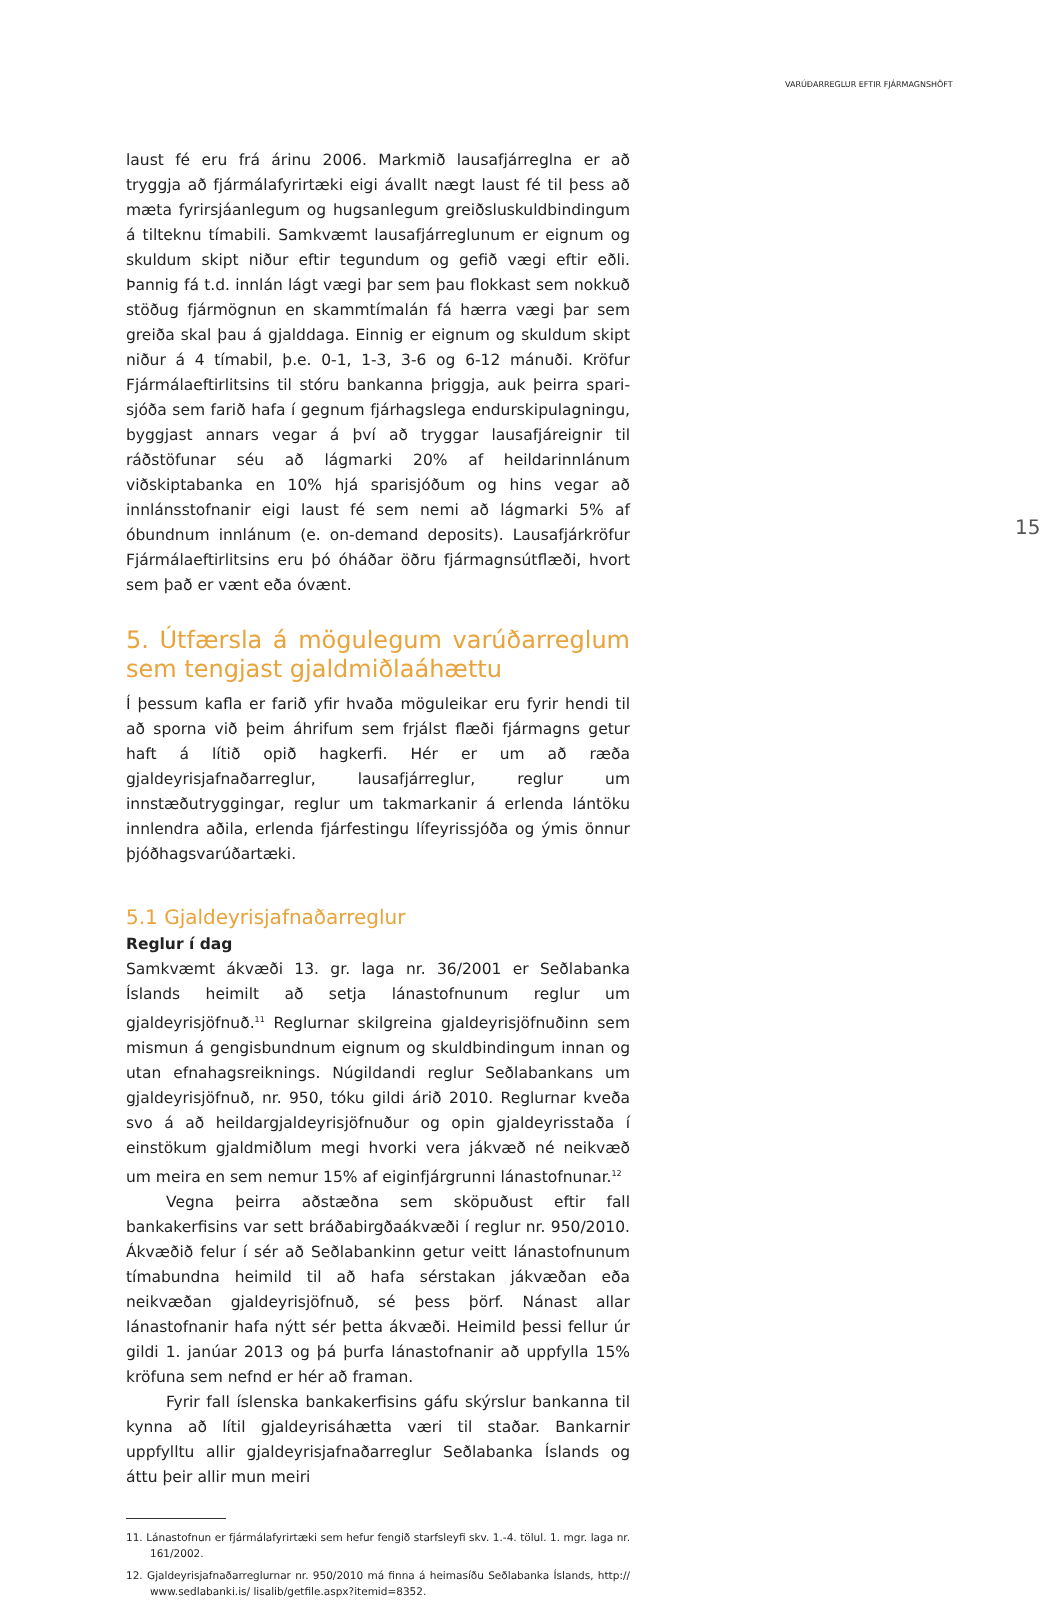VARÚÐARREGLUR EFTIR FJÁRMAGNSHÖFT
15
laust fé eru frá árinu 2006. Markmið lausafjárreglna er að tryggja að fjármálafyrirtæki eigi ávallt nægt laust fé til þess að mæta fyrirsjáan­legum og hugsanlegum greiðsluskuldbindingum á tilteknu tímabili. Samkvæmt lausafjárreglunum er eignum og skuldum skipt niður eftir tegundum og gefið vægi eftir eðli. Þannig fá t.d. innlán lágt vægi þar sem þau flokkast sem nokkuð stöðug fjármögnun en skammtímalán fá hærra vægi þar sem greiða skal þau á gjalddaga. Einnig er eignum og skuldum skipt niður á 4 tímabil, þ.e. 0-1, 1-3, 3-6 og 6-12 mánuði. Kröfur Fjármálaeftirlitsins til stóru bankanna þriggja, auk þeirra spari­sjóða sem farið hafa í gegnum fjárhagslega endurskipulagningu, byggjast annars vegar á því að tryggar lausafjáreignir til ráðstöfunar séu að lágmarki 20% af heildarinnlánum viðskiptabanka en 10% hjá sparisjóðum og hins vegar að innlánsstofnanir eigi laust fé sem nemi að lágmarki 5% af óbundnum innlánum (e. on-demand deposits). Lausa­fjárkröfur Fjármálaeftirlitsins eru þó óháðar öðru fjármagnsútflæði, hvort sem það er vænt eða óvænt.
5. Útfærsla á mögulegum varúðarreglum sem tengjast gjaldmiðlaáhættu
Í þessum kafla er farið yfir hvaða möguleikar eru fyrir hendi til að sporna við þeim áhrifum sem frjálst flæði fjármagns getur haft á lítið opið hagkerfi. Hér er um að ræða gjaldeyrisjafnaðarreglur, lausafjár­reglur, reglur um innstæðutryggingar, reglur um takmarkanir á erlenda lántöku innlendra aðila, erlenda fjárfestingu lífeyrissjóða og ýmis önnur þjóðhagsvarúðartæki.
5.1 Gjaldeyrisjafnaðarreglur
Reglur í dag
Samkvæmt ákvæði 13. gr. laga nr. 36/2001 er Seðlabanka Íslands heimilt að setja lánastofnunum reglur um gjaldeyrisjöfnuð.<sup>11</sup> Reglurnar skilgreina gjaldeyrisjöfnuðinn sem mismun á gengisbundnum eignum og skuldbindingum innan og utan efnahagsreiknings. Núgildandi reglur Seðlabankans um gjaldeyrisjöfnuð, nr. 950, tóku gildi árið 2010. Reglurnar kveða svo á að heildargjaldeyrisjöfnuður og opin gjaldeyris­staða í einstökum gjaldmiðlum megi hvorki vera jákvæð né neikvæð um meira en sem nemur 15% af eiginfjárgrunni lánastofnunar.<sup>12</sup>
Vegna þeirra aðstæðna sem sköpuðust eftir fall bankakerfisins var sett bráðabirgðaákvæði í reglur nr. 950/2010. Ákvæðið felur í sér að Seðlabankinn getur veitt lánastofnunum tímabundna heimild til að hafa sérstakan jákvæðan eða neikvæðan gjaldeyrisjöfnuð, sé þess þörf. Nánast allar lánastofnanir hafa nýtt sér þetta ákvæði. Heimild þessi fellur úr gildi 1. janúar 2013 og þá þurfa lánastofnanir að uppfylla 15% kröfuna sem nefnd er hér að framan.
Fyrir fall íslenska bankakerfisins gáfu skýrslur bankanna til kynna að lítil gjaldeyrisáhætta væri til staðar. Bankarnir uppfylltu allir gjald­eyrisjafnaðarreglur Seðlabanka Íslands og áttu þeir allir mun meiri
11. Lánastofnun er fjármálafyrirtæki sem hefur fengið starfsleyfi skv. 1.-4. tölul. 1. mgr. laga nr. 161/2002.
12. Gjaldeyrisjafnaðarreglurnar nr. 950/2010 má finna á heimasíðu Seðlabanka Íslands, http:// www.sedlabanki.is/ lisalib/getfile.aspx?itemid=8352.